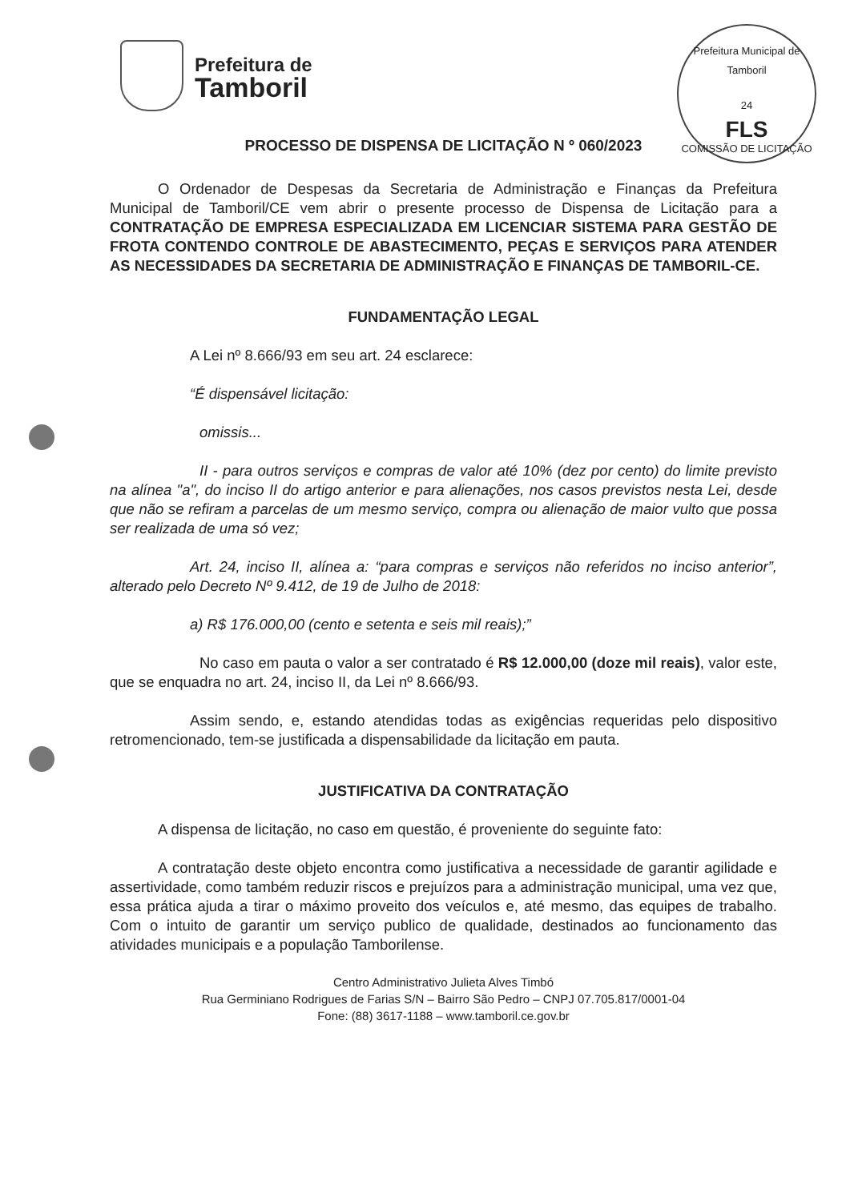Prefeitura de
Tamboril
Prefeitura Municipal de Tamboril
24
FLS
COMISSÃO DE LICITAÇÃO
PROCESSO DE DISPENSA DE LICITAÇÃO N º 060/2023
O Ordenador de Despesas da Secretaria de Administração e Finanças da Prefeitura Municipal de Tamboril/CE vem abrir o presente processo de Dispensa de Licitação para a CONTRATAÇÃO DE EMPRESA ESPECIALIZADA EM LICENCIAR SISTEMA PARA GESTÃO DE FROTA CONTENDO CONTROLE DE ABASTECIMENTO, PEÇAS E SERVIÇOS PARA ATENDER AS NECESSIDADES DA SECRETARIA DE ADMINISTRAÇÃO E FINANÇAS DE TAMBORIL-CE.
FUNDAMENTAÇÃO LEGAL
A Lei nº 8.666/93 em seu art. 24 esclarece:
“É dispensável licitação:
omissis...
II - para outros serviços e compras de valor até 10% (dez por cento) do limite previsto na alínea "a", do inciso II do artigo anterior e para alienações, nos casos previstos nesta Lei, desde que não se refiram a parcelas de um mesmo serviço, compra ou alienação de maior vulto que possa ser realizada de uma só vez;
Art. 24, inciso II, alínea a: “para compras e serviços não referidos no inciso anterior”, alterado pelo Decreto Nº 9.412, de 19 de Julho de 2018:
a) R$ 176.000,00 (cento e setenta e seis mil reais);”
No caso em pauta o valor a ser contratado é R$ 12.000,00 (doze mil reais), valor este, que se enquadra no art. 24, inciso II, da Lei nº 8.666/93.
Assim sendo, e, estando atendidas todas as exigências requeridas pelo dispositivo retromencionado, tem-se justificada a dispensabilidade da licitação em pauta.
JUSTIFICATIVA DA CONTRATAÇÃO
A dispensa de licitação, no caso em questão, é proveniente do seguinte fato:
A contratação deste objeto encontra como justificativa a necessidade de garantir agilidade e assertividade, como também reduzir riscos e prejuízos para a administração municipal, uma vez que, essa prática ajuda a tirar o máximo proveito dos veículos e, até mesmo, das equipes de trabalho. Com o intuito de garantir um serviço publico de qualidade, destinados ao funcionamento das atividades municipais e a população Tamborilense.
Centro Administrativo Julieta Alves Timbó
Rua Germiniano Rodrigues de Farias S/N – Bairro São Pedro – CNPJ 07.705.817/0001-04
Fone: (88) 3617-1188 – www.tamboril.ce.gov.br